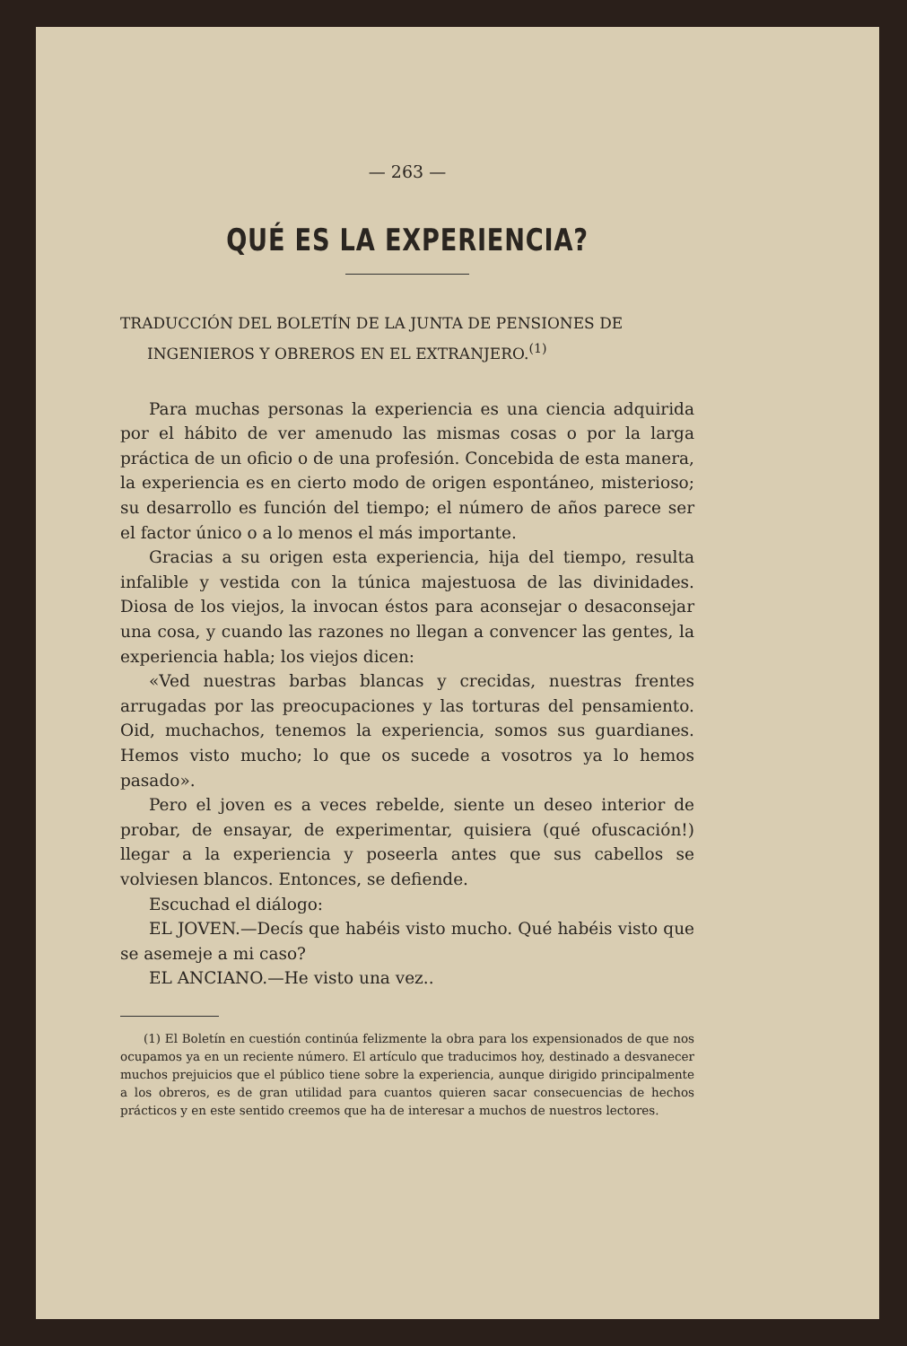— 263 —
QUÉ ES LA EXPERIENCIA?
TRADUCCIÓN DEL BOLETÍN DE LA JUNTA DE PENSIONES DE INGENIEROS Y OBREROS EN EL EXTRANJERO.<sup>(1)</sup>
Para muchas personas la experiencia es una ciencia adquirida por el hábito de ver amenudo las mismas cosas o por la larga práctica de un oficio o de una profesión. Concebida de esta manera, la experiencia es en cierto modo de origen espontáneo, misterioso; su desarrollo es función del tiempo; el número de años parece ser el factor único o a lo menos el más importante.
Gracias a su origen esta experiencia, hija del tiempo, resulta infalible y vestida con la túnica majestuosa de las divinidades. Diosa de los viejos, la invocan éstos para aconsejar o desaconsejar una cosa, y cuando las razones no llegan a convencer las gentes, la experiencia habla; los viejos dicen:
«Ved nuestras barbas blancas y crecidas, nuestras frentes arrugadas por las preocupaciones y las torturas del pensamiento. Oid, muchachos, tenemos la experiencia, somos sus guardianes. Hemos visto mucho; lo que os sucede a vosotros ya lo hemos pasado».
Pero el joven es a veces rebelde, siente un deseo interior de probar, de ensayar, de experimentar, quisiera (qué ofuscación!) llegar a la experiencia y poseerla antes que sus cabellos se volviesen blancos. Entonces, se defiende.
Escuchad el diálogo:
EL JOVEN.—Decís que habéis visto mucho. Qué habéis visto que se asemeje a mi caso?
EL ANCIANO.—He visto una vez..
(1) El Boletín en cuestión continúa felizmente la obra para los expensionados de que nos ocupamos ya en un reciente número. El artículo que traducimos hoy, destinado a desvanecer muchos prejuicios que el público tiene sobre la experiencia, aunque dirigido principalmente a los obreros, es de gran utilidad para cuantos quieren sacar consecuencias de hechos prácticos y en este sentido creemos que ha de interesar a muchos de nuestros lectores.